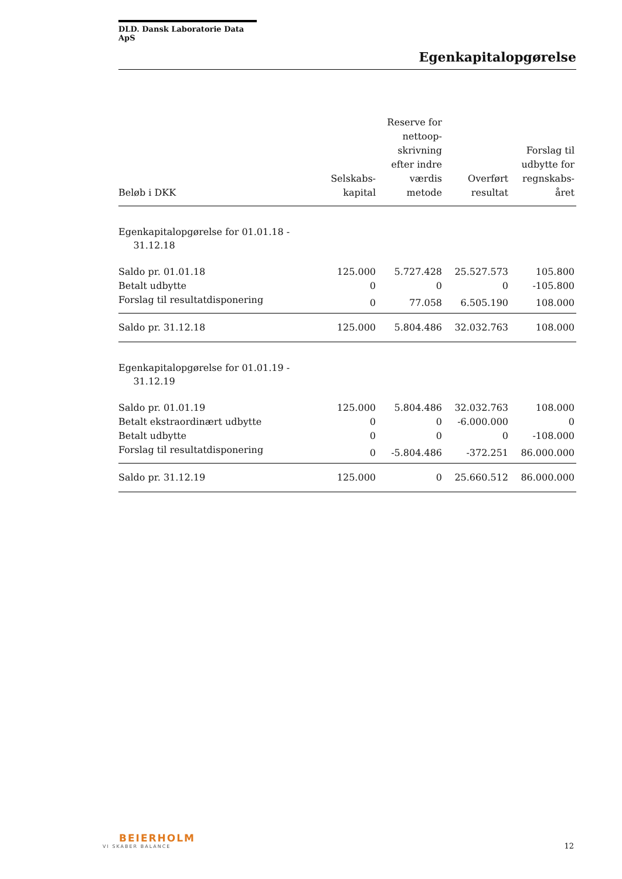DLD. Dansk Laboratorie Data ApS
Egenkapitalopgørelse
| Beløb i DKK | Selskabs- kapital | Reserve for nettoop- skrivning efter indre værdis metode | Overført resultat | Forslag til udbytte for regnskabs- året |
| --- | --- | --- | --- | --- |
| Egenkapitalopgørelse for 01.01.18 - 31.12.18 | | | | |
| Saldo pr. 01.01.18 | 125.000 | 5.727.428 | 25.527.573 | 105.800 |
| Betalt udbytte | 0 | 0 | 0 | -105.800 |
| Forslag til resultatdisponering | 0 | 77.058 | 6.505.190 | 108.000 |
| Saldo pr. 31.12.18 | 125.000 | 5.804.486 | 32.032.763 | 108.000 |
| Egenkapitalopgørelse for 01.01.19 - 31.12.19 | | | | |
| Saldo pr. 01.01.19 | 125.000 | 5.804.486 | 32.032.763 | 108.000 |
| Betalt ekstraordinært udbytte | 0 | 0 | -6.000.000 | 0 |
| Betalt udbytte | 0 | 0 | 0 | -108.000 |
| Forslag til resultatdisponering | 0 | -5.804.486 | -372.251 | 86.000.000 |
| Saldo pr. 31.12.19 | 125.000 | 0 | 25.660.512 | 86.000.000 |
BEIERHOLM
VI SKABER BALANCE
12